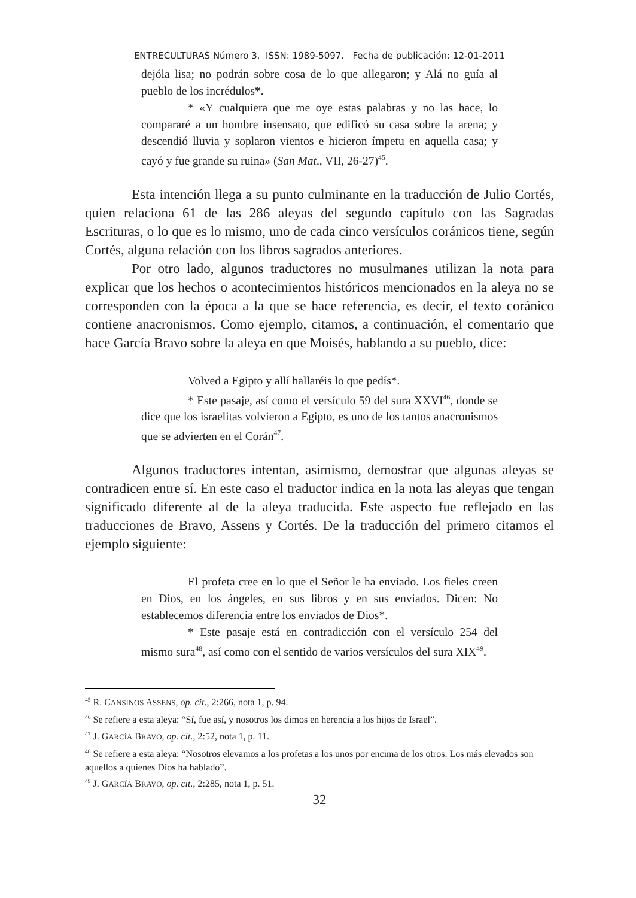ENTRECULTURAS Número 3. ISSN: 1989-5097. Fecha de publicación: 12-01-2011
dejóla lisa; no podrán sobre cosa de lo que allegaron; y Alá no guía al pueblo de los incrédulos*.
* «Y cualquiera que me oye estas palabras y no las hace, lo compararé a un hombre insensato, que edificó su casa sobre la arena; y descendió lluvia y soplaron vientos e hicieron ímpetu en aquella casa; y cayó y fue grande su ruina» (San Mat., VII, 26-27)<sup>45</sup>.
Esta intención llega a su punto culminante en la traducción de Julio Cortés, quien relaciona 61 de las 286 aleyas del segundo capítulo con las Sagradas Escrituras, o lo que es lo mismo, uno de cada cinco versículos coránicos tiene, según Cortés, alguna relación con los libros sagrados anteriores.
Por otro lado, algunos traductores no musulmanes utilizan la nota para explicar que los hechos o acontecimientos históricos mencionados en la aleya no se corresponden con la época a la que se hace referencia, es decir, el texto coránico contiene anacronismos. Como ejemplo, citamos, a continuación, el comentario que hace García Bravo sobre la aleya en que Moisés, hablando a su pueblo, dice:
Volved a Egipto y allí hallaréis lo que pedís*.
* Este pasaje, así como el versículo 59 del sura XXVI<sup>46</sup>, donde se dice que los israelitas volvieron a Egipto, es uno de los tantos anacronismos que se advierten en el Corán<sup>47</sup>.
Algunos traductores intentan, asimismo, demostrar que algunas aleyas se contradicen entre sí. En este caso el traductor indica en la nota las aleyas que tengan significado diferente al de la aleya traducida. Este aspecto fue reflejado en las traducciones de Bravo, Assens y Cortés. De la traducción del primero citamos el ejemplo siguiente:
El profeta cree en lo que el Señor le ha enviado. Los fieles creen en Dios, en los ángeles, en sus libros y en sus enviados. Dicen: No establecemos diferencia entre los enviados de Dios*.
* Este pasaje está en contradicción con el versículo 254 del mismo sura<sup>48</sup>, así como con el sentido de varios versículos del sura XIX<sup>49</sup>.
<sup>45</sup> R. CANSINOS ASSENS, op. cit., 2:266, nota 1, p. 94.
<sup>46</sup> Se refiere a esta aleya: “Sí, fue así, y nosotros los dimos en herencia a los hijos de Israel”.
<sup>47</sup> J. GARCÍA BRAVO, op. cit., 2:52, nota 1, p. 11.
<sup>48</sup> Se refiere a esta aleya: “Nosotros elevamos a los profetas a los unos por encima de los otros. Los más elevados son aquellos a quienes Dios ha hablado”.
<sup>49</sup> J. GARCÍA BRAVO, op. cit., 2:285, nota 1, p. 51.
32